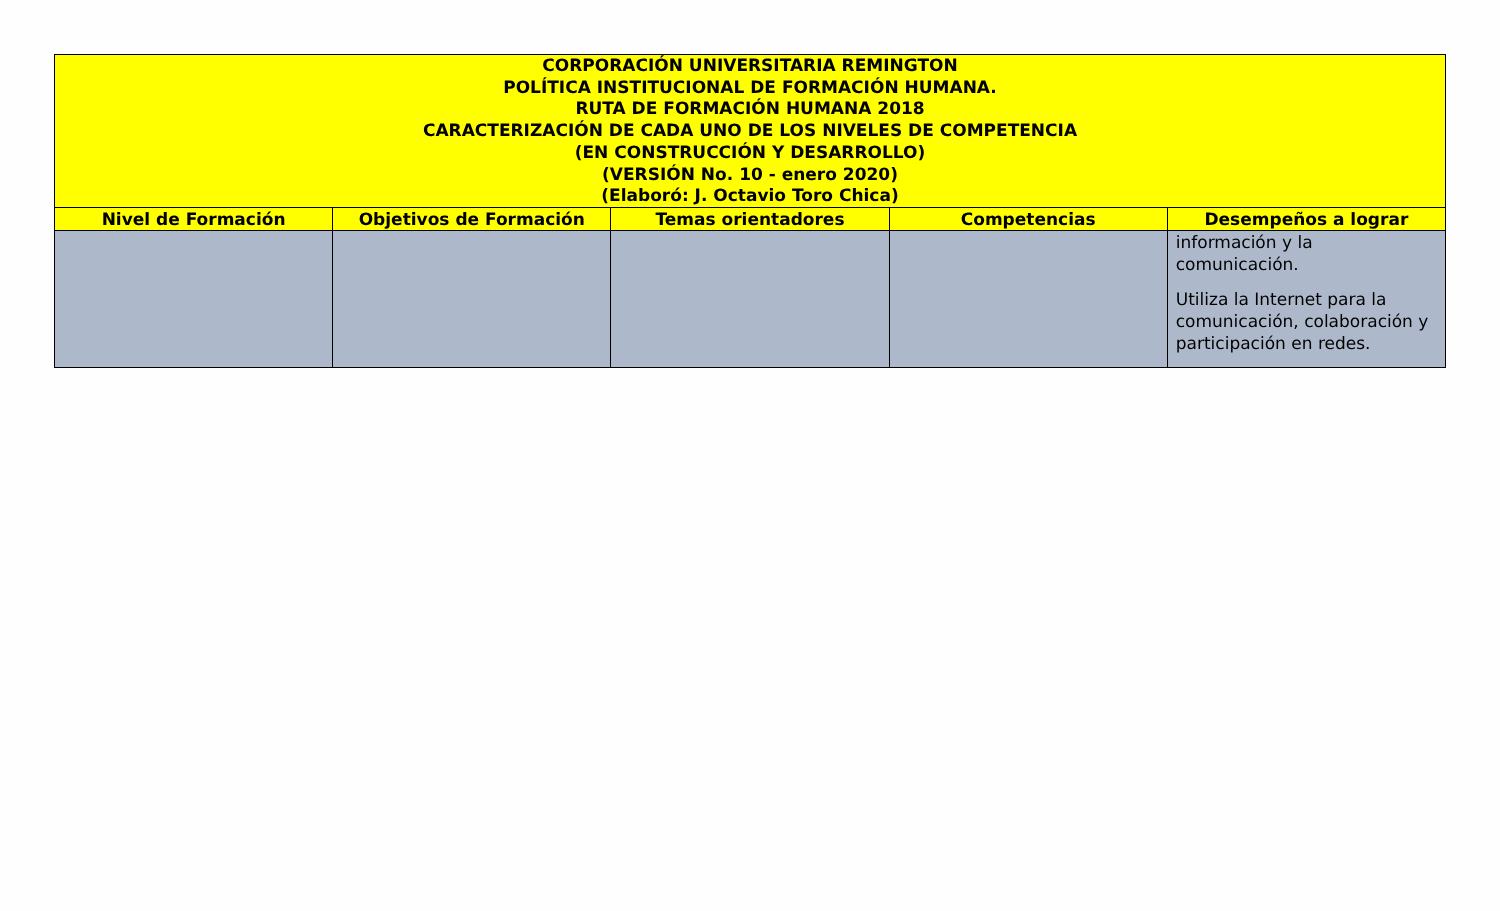| CORPORACIÓN UNIVERSITARIA REMINGTON POLÍTICA INSTITUCIONAL DE FORMACIÓN HUMANA. RUTA DE FORMACIÓN HUMANA 2018 CARACTERIZACIÓN DE CADA UNO DE LOS NIVELES DE COMPETENCIA (EN CONSTRUCCIÓN Y DESARROLLO) (VERSIÓN No. 10 - enero 2020) (Elaboró: J. Octavio Toro Chica) | | | | |
| Nivel de Formación | Objetivos de Formación | Temas orientadores | Competencias | Desempeños a lograr |
| | | | | información y la comunicación. Utiliza la Internet para la comunicación, colaboración y participación en redes. |